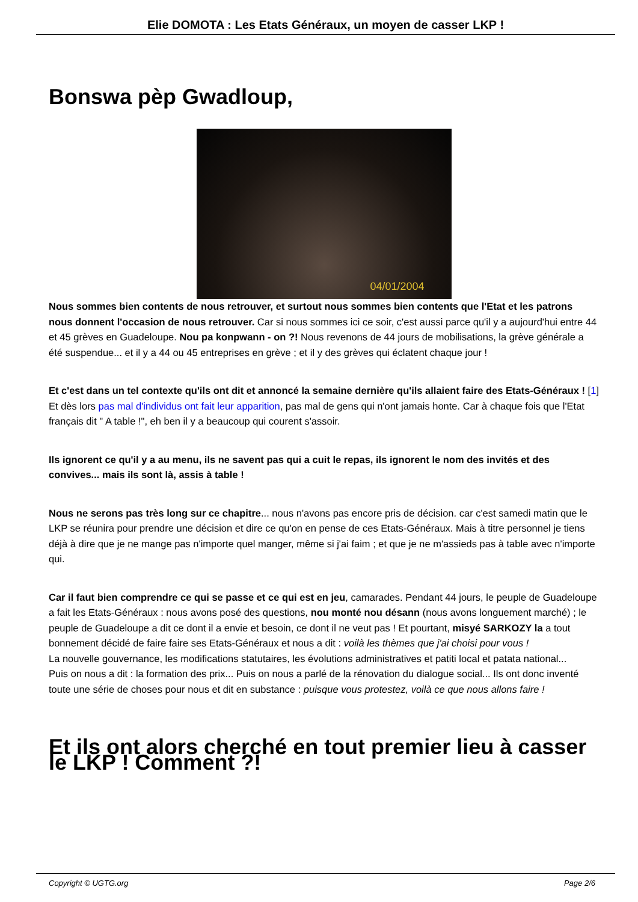Elie DOMOTA : Les Etats Généraux, un moyen de casser LKP !
Bonswa pèp Gwadloup,
04/01/2004
Nous sommes bien contents de nous retrouver, et surtout nous sommes bien contents que l'Etat et les patrons nous donnent l'occasion de nous retrouver. Car si nous sommes ici ce soir, c'est aussi parce qu'il y a aujourd'hui entre 44 et 45 grèves en Guadeloupe. Nou pa konpwann - on ?! Nous revenons de 44 jours de mobilisations, la grève générale a été suspendue... et il y a 44 ou 45 entreprises en grève ; et il y des grèves qui éclatent chaque jour !
Et c'est dans un tel contexte qu'ils ont dit et annoncé la semaine dernière qu'ils allaient faire des Etats-Généraux ! [1] Et dès lors pas mal d'individus ont fait leur apparition, pas mal de gens qui n'ont jamais honte. Car à chaque fois que l'Etat français dit " A table !", eh ben il y a beaucoup qui courent s'assoir.
Ils ignorent ce qu'il y a au menu, ils ne savent pas qui a cuit le repas, ils ignorent le nom des invités et des convives... mais ils sont là, assis à table !
Nous ne serons pas très long sur ce chapitre... nous n'avons pas encore pris de décision. car c'est samedi matin que le LKP se réunira pour prendre une décision et dire ce qu'on en pense de ces Etats-Généraux. Mais à titre personnel je tiens déjà à dire que je ne mange pas n'importe quel manger, même si j'ai faim ; et que je ne m'assieds pas à table avec n'importe qui.
Car il faut bien comprendre ce qui se passe et ce qui est en jeu, camarades. Pendant 44 jours, le peuple de Guadeloupe a fait les Etats-Généraux : nous avons posé des questions, nou monté nou désann (nous avons longuement marché) ; le peuple de Guadeloupe a dit ce dont il a envie et besoin, ce dont il ne veut pas ! Et pourtant, misyé SARKOZY la a tout bonnement décidé de faire faire ses Etats-Généraux et nous a dit : voilà les thèmes que j'ai choisi pour vous !
La nouvelle gouvernance, les modifications statutaires, les évolutions administratives et patiti local et patata national...
Puis on nous a dit : la formation des prix... Puis on nous a parlé de la rénovation du dialogue social... Ils ont donc inventé toute une série de choses pour nous et dit en substance : puisque vous protestez, voilà ce que nous allons faire !
Et ils ont alors cherché en tout premier lieu à casser le LKP ! Comment ?!
Copyright © UGTG.org Page 2/6